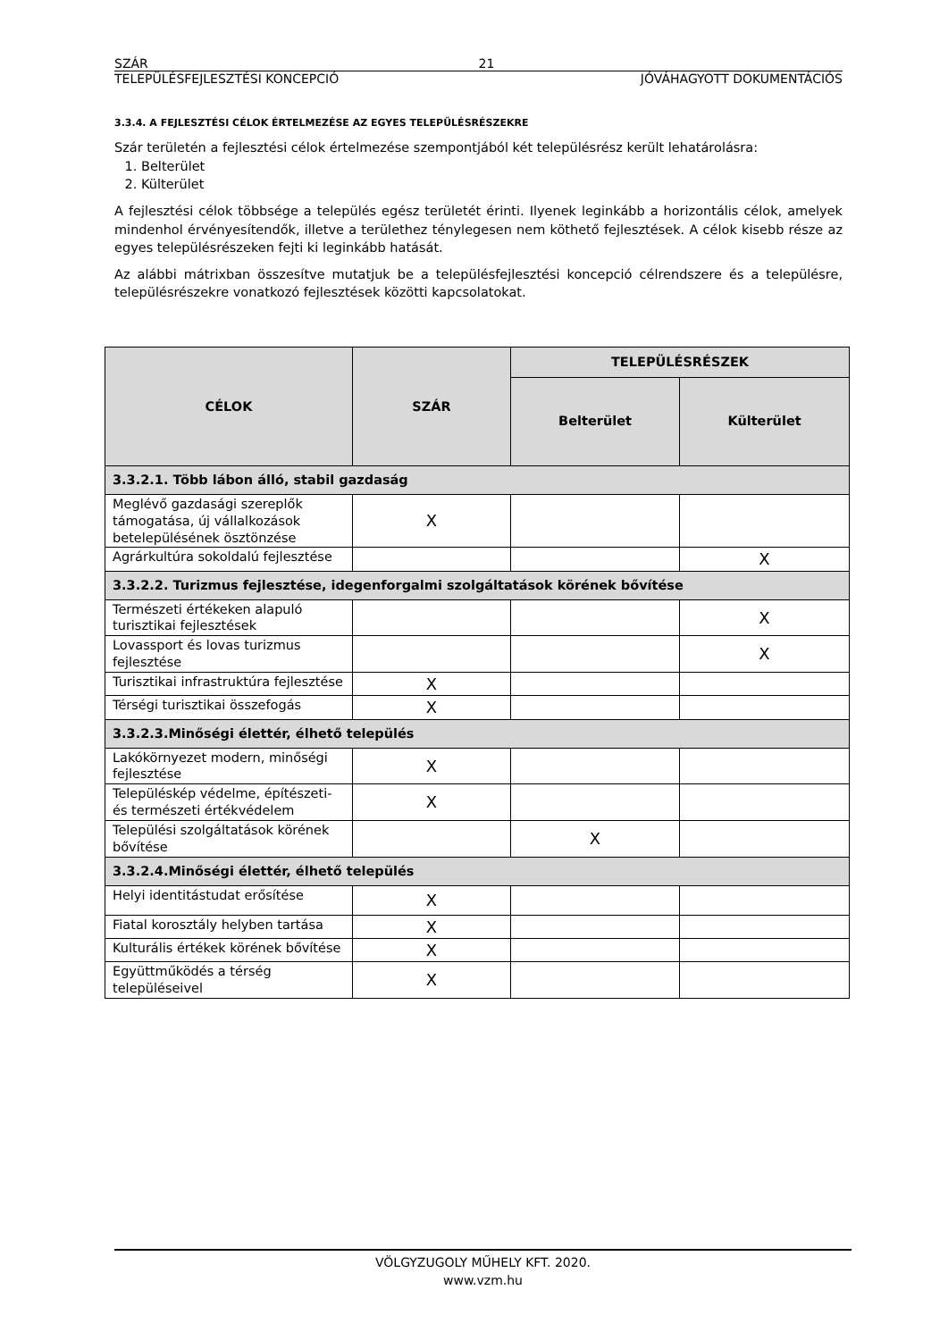SZÁR 21
TELEPÜLÉSFEJLESZTÉSI KONCEPCIÓ JÓVÁHAGYOTT DOKUMENTÁCIÓS
3.3.4. A FEJLESZTÉSI CÉLOK ÉRTELMEZÉSE AZ EGYES TELEPÜLÉSRÉSZEKRE
Szár területén a fejlesztési célok értelmezése szempontjából két településrész került lehatárolásra:
1. Belterület
2. Külterület
A fejlesztési célok többsége a település egész területét érinti. Ilyenek leginkább a horizontális célok, amelyek mindenhol érvényesítendők, illetve a területhez ténylegesen nem köthető fejlesztések. A célok kisebb része az egyes településrészeken fejti ki leginkább hatását.
Az alábbi mátrixban összesítve mutatjuk be a településfejlesztési koncepció célrendszere és a településre, településrészekre vonatkozó fejlesztések közötti kapcsolatokat.
| CÉLOK | SZÁR | TELEPÜLÉSRÉSZEK | |
| --- | --- | --- | --- |
| | | Belterület | Külterület |
| 3.3.2.1. Több lábon álló, stabil gazdaság | | | |
| Meglévő gazdasági szereplők támogatása, új vállalkozások betelepülésének ösztönzése | X | | |
| Agrárkultúra sokoldalú fejlesztése | | | X |
| 3.3.2.2. Turizmus fejlesztése, idegenforgalmi szolgáltatások körének bővítése | | | |
| Természeti értékeken alapuló turisztikai fejlesztések | | | X |
| Lovassport és lovas turizmus fejlesztése | | | X |
| Turisztikai infrastruktúra fejlesztése | X | | |
| Térségi turisztikai összefogás | X | | |
| 3.3.2.3.Minőségi élettér, élhető település | | | |
| Lakókörnyezet modern, minőségi fejlesztése | X | | |
| Településkép védelme, építészeti- és természeti értékvédelem | X | | |
| Települési szolgáltatások körének bővítése | | X | |
| 3.3.2.4.Minőségi élettér, élhető település | | | |
| Helyi identitástudat erősítése | X | | |
| Fiatal korosztály helyben tartása | X | | |
| Kulturális értékek körének bővítése | X | | |
| Együttműködés a térség településeivel | X | | |
VÖLGYZUGOLY MŰHELY KFT. 2020.
www.vzm.hu